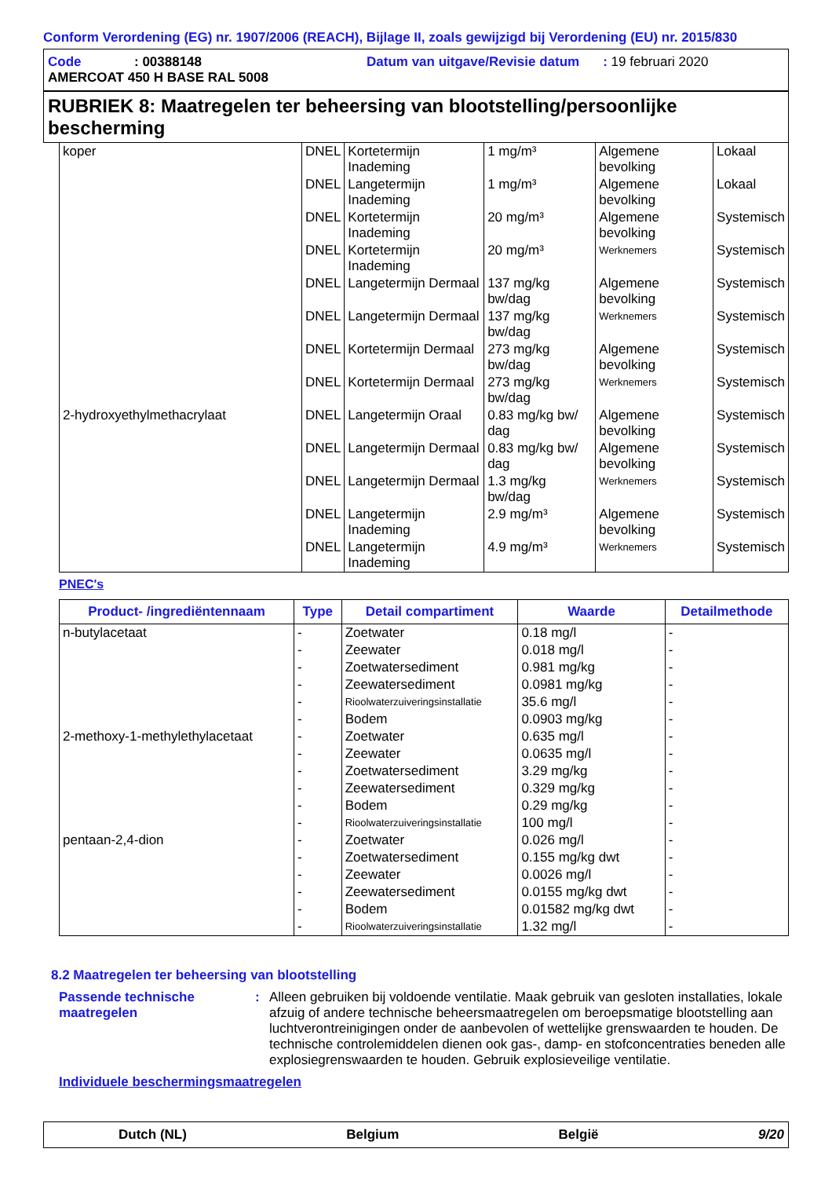Conform Verordening (EG) nr. 1907/2006 (REACH), Bijlage II, zoals gewijzigd bij Verordening (EU) nr. 2015/830
Code: 00388148 Datum van uitgave/Revisie datum: 19 februari 2020
AMERCOAT 450 H BASE RAL 5008
RUBRIEK 8: Maatregelen ter beheersing van blootstelling/persoonlijke bescherming
| koper | DNEL | Kortetermijn Inademing | 1 mg/m³ | Algemene bevolking | Lokaal |
| | DNEL | Langetermijn Inademing | 1 mg/m³ | Algemene bevolking | Lokaal |
| | DNEL | Kortetermijn Inademing | 20 mg/m³ | Algemene bevolking | Systemisch |
| | DNEL | Kortetermijn Inademing | 20 mg/m³ | Werknemers | Systemisch |
| | DNEL | Langetermijn Dermaal | 137 mg/kg bw/dag | Algemene bevolking | Systemisch |
| | DNEL | Langetermijn Dermaal | 137 mg/kg bw/dag | Werknemers | Systemisch |
| | DNEL | Kortetermijn Dermaal | 273 mg/kg bw/dag | Algemene bevolking | Systemisch |
| | DNEL | Kortetermijn Dermaal | 273 mg/kg bw/dag | Werknemers | Systemisch |
| 2-hydroxyethylmethacrylaat | DNEL | Langetermijn Oraal | 0.83 mg/kg bw/ dag | Algemene bevolking | Systemisch |
| | DNEL | Langetermijn Dermaal | 0.83 mg/kg bw/ dag | Algemene bevolking | Systemisch |
| | DNEL | Langetermijn Dermaal | 1.3 mg/kg bw/dag | Werknemers | Systemisch |
| | DNEL | Langetermijn Inademing | 2.9 mg/m³ | Algemene bevolking | Systemisch |
| | DNEL | Langetermijn Inademing | 4.9 mg/m³ | Werknemers | Systemisch |
PNEC's
| Product- /ingrediëntennaam | Type | Detail compartiment | Waarde | Detailmethode |
| --- | --- | --- | --- | --- |
| n-butylacetaat | - | Zoetwater | 0.18 mg/l | - |
| | - | Zeewater | 0.018 mg/l | - |
| | - | Zoetwatersediment | 0.981 mg/kg | - |
| | - | Zeewatersediment | 0.0981 mg/kg | - |
| | - | Rioolwaterzuiveringsinstallatie | 35.6 mg/l | - |
| | - | Bodem | 0.0903 mg/kg | - |
| 2-methoxy-1-methylethylacetaat | - | Zoetwater | 0.635 mg/l | - |
| | - | Zeewater | 0.0635 mg/l | - |
| | - | Zoetwatersediment | 3.29 mg/kg | - |
| | - | Zeewatersediment | 0.329 mg/kg | - |
| | - | Bodem | 0.29 mg/kg | - |
| | - | Rioolwaterzuiveringsinstallatie | 100 mg/l | - |
| pentaan-2,4-dion | - | Zoetwater | 0.026 mg/l | - |
| | - | Zoetwatersediment | 0.155 mg/kg dwt | - |
| | - | Zeewater | 0.0026 mg/l | - |
| | - | Zeewatersediment | 0.0155 mg/kg dwt | - |
| | - | Bodem | 0.01582 mg/kg dwt | - |
| | - | Rioolwaterzuiveringsinstallatie | 1.32 mg/l | - |
8.2 Maatregelen ter beheersing van blootstelling
Passende technische maatregelen
: Alleen gebruiken bij voldoende ventilatie. Maak gebruik van gesloten installaties, lokale afzuig of andere technische beheersmaatregelen om beroepsmatige blootstelling aan luchtverontreinigingen onder de aanbevolen of wettelijke grenswaarden te houden. De technische controlemiddelen dienen ook gas-, damp- en stofconcentraties beneden alle explosiegrenswaarden te houden. Gebruik explosieveilige ventilatie.
Individuele beschermingsmaatregelen
Dutch (NL) Belgium België 9/20